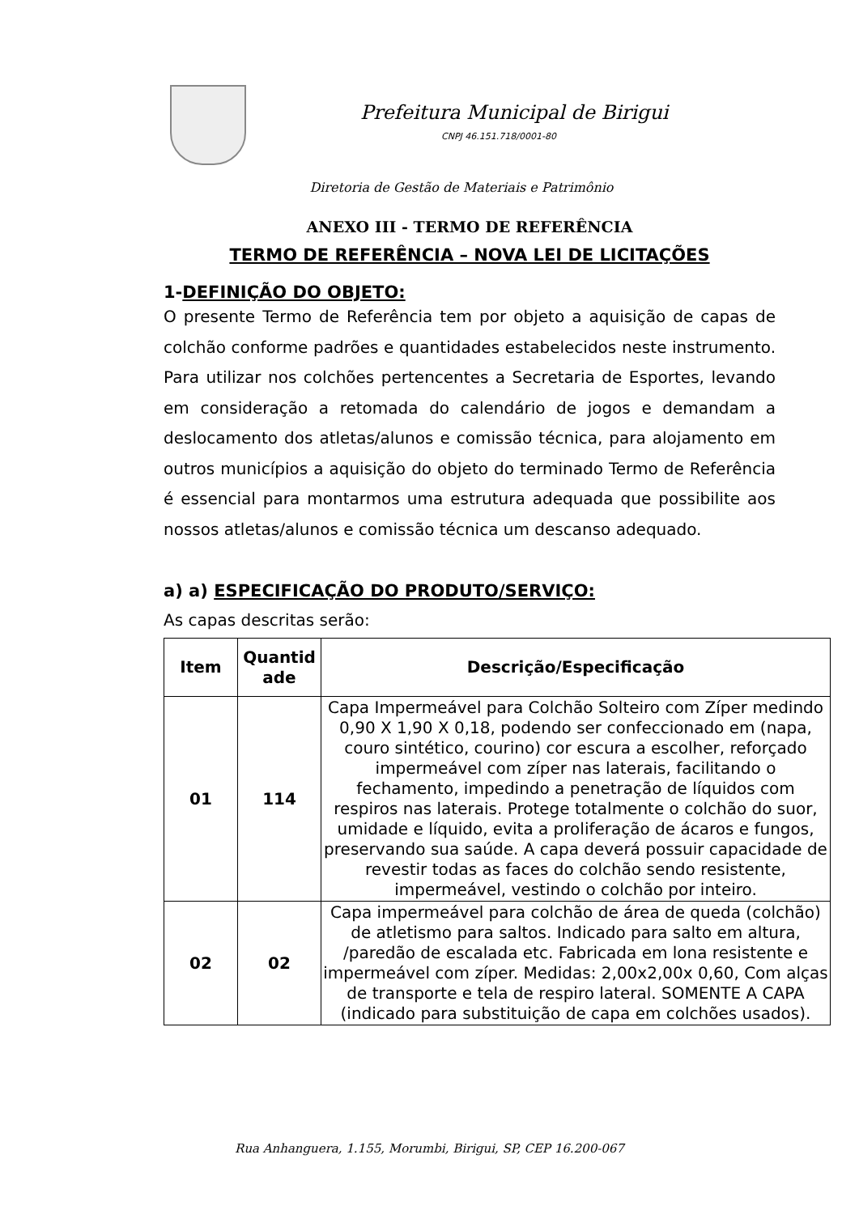Prefeitura Municipal de Birigui
CNPJ 46.151.718/0001-80
Diretoria de Gestão de Materiais e Patrimônio
ANEXO III - TERMO DE REFERÊNCIA
TERMO DE REFERÊNCIA – NOVA LEI DE LICITAÇÕES
1-DEFINIÇÃO DO OBJETO:
O presente Termo de Referência tem por objeto a aquisição de capas de colchão conforme padrões e quantidades estabelecidos neste instrumento. Para utilizar nos colchões pertencentes a Secretaria de Esportes, levando em consideração a retomada do calendário de jogos e demandam a deslocamento dos atletas/alunos e comissão técnica, para alojamento em outros municípios a aquisição do objeto do terminado Termo de Referência é essencial para montarmos uma estrutura adequada que possibilite aos nossos atletas/alunos e comissão técnica um descanso adequado.
a) a) ESPECIFICAÇÃO DO PRODUTO/SERVIÇO:
As capas descritas serão:
| Item | Quantid ade | Descrição/Especificação |
| --- | --- | --- |
| 01 | 114 | Capa Impermeável para Colchão Solteiro com Zíper medindo 0,90 X 1,90 X 0,18, podendo ser confeccionado em (napa, couro sintético, courino) cor escura a escolher, reforçado impermeável com zíper nas laterais, facilitando o fechamento, impedindo a penetração de líquidos com respiros nas laterais. Protege totalmente o colchão do suor, umidade e líquido, evita a proliferação de ácaros e fungos, preservando sua saúde. A capa deverá possuir capacidade de revestir todas as faces do colchão sendo resistente, impermeável, vestindo o colchão por inteiro. |
| 02 | 02 | Capa impermeável para colchão de área de queda (colchão) de atletismo para saltos. Indicado para salto em altura, /paredão de escalada etc. Fabricada em lona resistente e impermeável com zíper. Medidas: 2,00x2,00x 0,60, Com alças de transporte e tela de respiro lateral. SOMENTE A CAPA (indicado para substituição de capa em colchões usados). |
Rua Anhanguera, 1.155, Morumbi, Birigui, SP, CEP 16.200-067